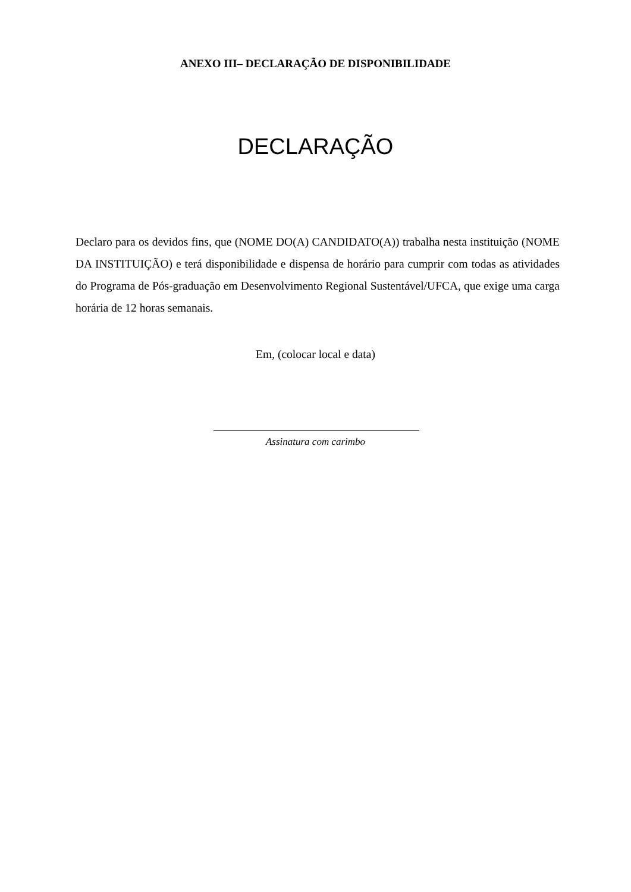ANEXO III– DECLARAÇÃO DE DISPONIBILIDADE
DECLARAÇÃO
Declaro para os devidos fins, que (NOME DO(A) CANDIDATO(A)) trabalha nesta instituição (NOME DA INSTITUIÇÃO) e terá disponibilidade e dispensa de horário para cumprir com todas as atividades do Programa de Pós-graduação em Desenvolvimento Regional Sustentável/UFCA, que exige uma carga horária de 12 horas semanais.
Em, (colocar local e data)
Assinatura com carimbo